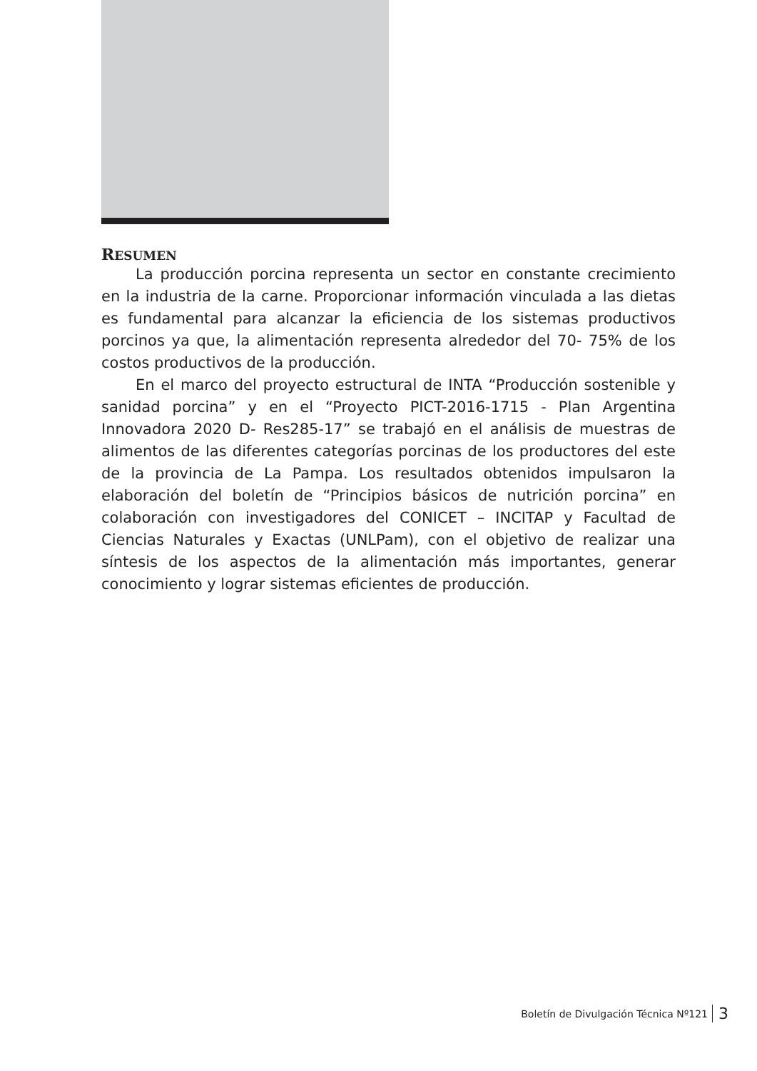RESUMEN
La producción porcina representa un sector en constante crecimiento en la industria de la carne. Proporcionar información vinculada a las dietas es fundamental para alcanzar la eficiencia de los sistemas productivos porcinos ya que, la alimentación representa alrededor del 70- 75% de los costos productivos de la producción.
En el marco del proyecto estructural de INTA “Producción sostenible y sanidad porcina” y en el “Proyecto PICT-2016-1715 - Plan Argentina Innovadora 2020 D- Res285-17” se trabajó en el análisis de muestras de alimentos de las diferentes categorías porcinas de los productores del este de la provincia de La Pampa. Los resultados obtenidos impulsaron la elaboración del boletín de “Principios básicos de nutrición porcina” en colaboración con investigadores del CONICET – INCITAP y Facultad de Ciencias Naturales y Exactas (UNLPam), con el objetivo de realizar una síntesis de los aspectos de la alimentación más importantes, generar conocimiento y lograr sistemas eficientes de producción.
Boletín de Divulgación Técnica Nº121 3